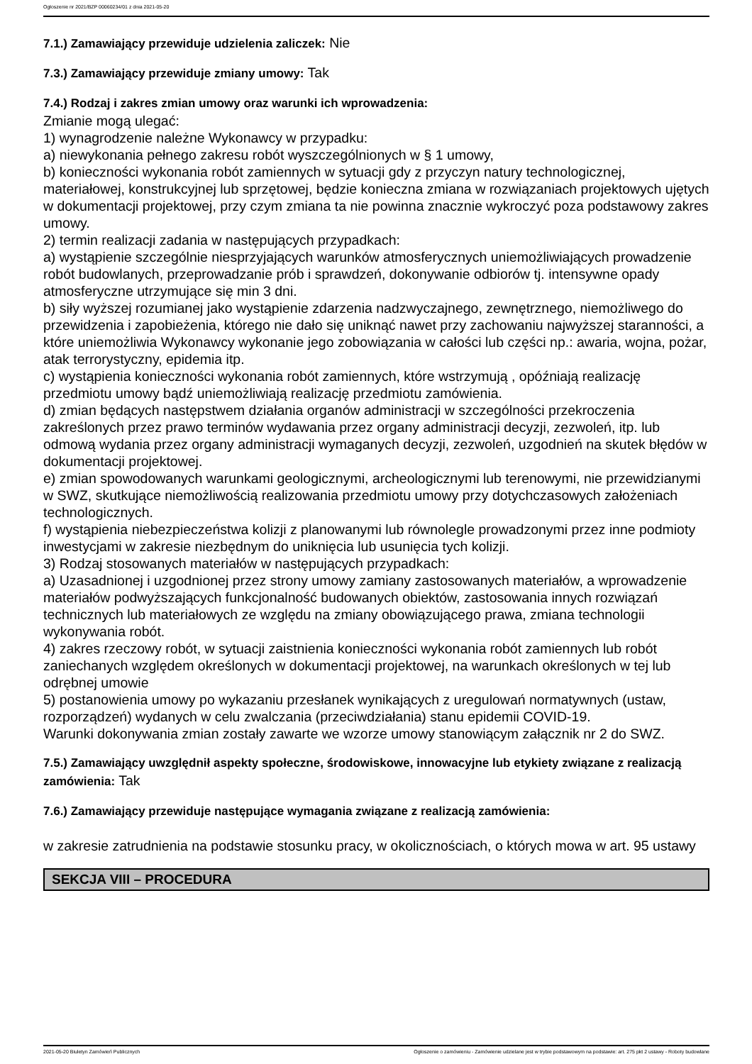Ogłoszenie nr 2021/BZP 00060234/01 z dnia 2021-05-20
7.1.) Zamawiający przewiduje udzielenia zaliczek: Nie
7.3.) Zamawiający przewiduje zmiany umowy: Tak
7.4.) Rodzaj i zakres zmian umowy oraz warunki ich wprowadzenia:
Zmianie mogą ulegać:
1) wynagrodzenie należne Wykonawcy w przypadku:
a) niewykonania pełnego zakresu robót wyszczególnionych w § 1 umowy,
b) konieczności wykonania robót zamiennych w sytuacji gdy z przyczyn natury technologicznej, materiałowej, konstrukcyjnej lub sprzętowej, będzie konieczna zmiana w rozwiązaniach projektowych ujętych w dokumentacji projektowej, przy czym zmiana ta nie powinna znacznie wykroczyć poza podstawowy zakres umowy.
2) termin realizacji zadania w następujących przypadkach:
a) wystąpienie szczególnie niesprzyjających warunków atmosferycznych uniemożliwiających prowadzenie robót budowlanych, przeprowadzanie prób i sprawdzeń, dokonywanie odbiorów tj. intensywne opady atmosferyczne utrzymujące się min 3 dni.
b) siły wyższej rozumianej jako wystąpienie zdarzenia nadzwyczajnego, zewnętrznego, niemożliwego do przewidzenia i zapobieżenia, którego nie dało się uniknąć nawet przy zachowaniu najwyższej staranności, a które uniemożliwia Wykonawcy wykonanie jego zobowiązania w całości lub części np.: awaria, wojna, pożar, atak terrorystyczny, epidemia itp.
c) wystąpienia konieczności wykonania robót zamiennych, które wstrzymują , opóźniają realizację przedmiotu umowy bądź uniemożliwiają realizację przedmiotu zamówienia.
d) zmian będących następstwem działania organów administracji w szczególności przekroczenia zakreślonych przez prawo terminów wydawania przez organy administracji decyzji, zezwoleń, itp. lub odmową wydania przez organy administracji wymaganych decyzji, zezwoleń, uzgodnień na skutek błędów w dokumentacji projektowej.
e) zmian spowodowanych warunkami geologicznymi, archeologicznymi lub terenowymi, nie przewidzianymi w SWZ, skutkujące niemożliwością realizowania przedmiotu umowy przy dotychczasowych założeniach technologicznych.
f) wystąpienia niebezpieczeństwa kolizji z planowanymi lub równolegle prowadzonymi przez inne podmioty inwestycjami w zakresie niezbędnym do uniknięcia lub usunięcia tych kolizji.
3) Rodzaj stosowanych materiałów w następujących przypadkach:
a) Uzasadnionej i uzgodnionej przez strony umowy zamiany zastosowanych materiałów, a wprowadzenie materiałów podwyższających funkcjonalność budowanych obiektów, zastosowania innych rozwiązań technicznych lub materiałowych ze względu na zmiany obowiązującego prawa, zmiana technologii wykonywania robót.
4) zakres rzeczowy robót, w sytuacji zaistnienia konieczności wykonania robót zamiennych lub robót zaniechanych względem określonych w dokumentacji projektowej, na warunkach określonych w tej lub odrębnej umowie
5) postanowienia umowy po wykazaniu przesłanek wynikających z uregulowań normatywnych (ustaw, rozporządzeń) wydanych w celu zwalczania (przeciwdziałania) stanu epidemii COVID-19.
Warunki dokonywania zmian zostały zawarte we wzorze umowy stanowiącym załącznik nr 2 do SWZ.
7.5.) Zamawiający uwzględnił aspekty społeczne, środowiskowe, innowacyjne lub etykiety związane z realizacją zamówienia: Tak
7.6.) Zamawiający przewiduje następujące wymagania związane z realizacją zamówienia:
w zakresie zatrudnienia na podstawie stosunku pracy, w okolicznościach, o których mowa w art. 95 ustawy
SEKCJA VIII – PROCEDURA
2021-05-20 Biuletyn Zamówień Publicznych Ogłoszenie o zamówieniu - Zamówienie udzielane jest w trybie podstawowym na podstawie: art. 275 pkt 2 ustawy - Roboty budowlane